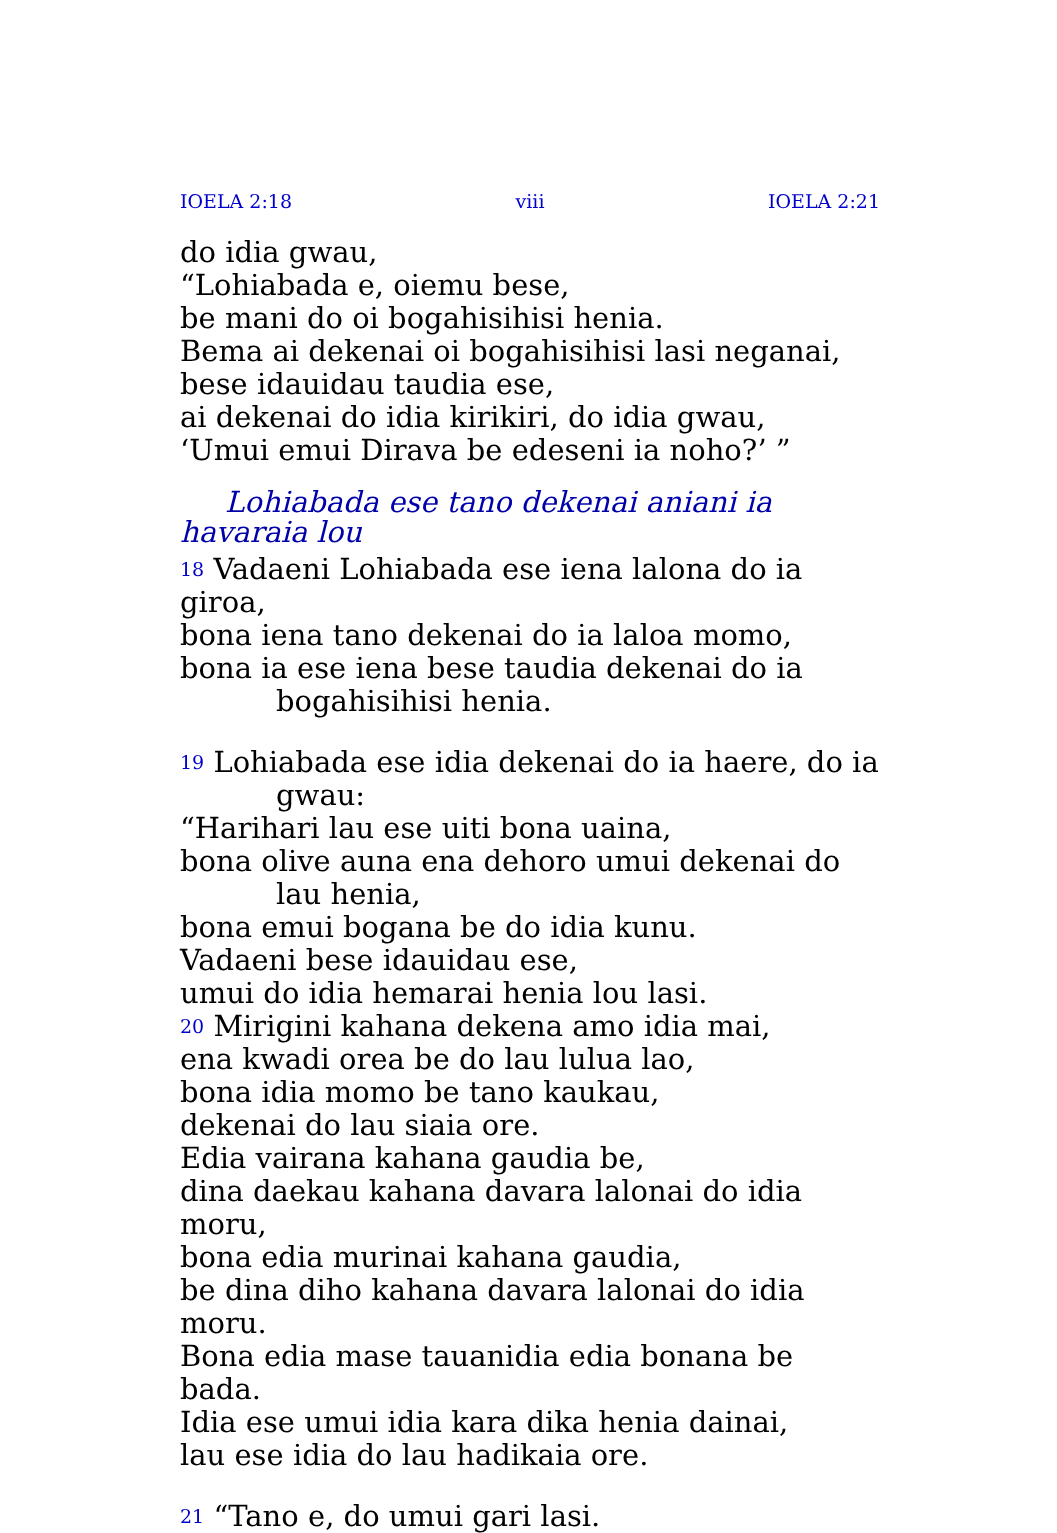IOELA 2:18 viii IOELA 2:21
do idia gwau,
“Lohiabada e, oiemu bese,
be mani do oi bogahisihisi henia.
Bema ai dekenai oi bogahisihisi lasi neganai,
bese idauidau taudia ese,
ai dekenai do idia kirikiri, do idia gwau,
‘Umui emui Dirava be edeseni ia noho?’ ”
Lohiabada ese tano dekenai aniani ia havaraia lou
<sup>18</sup> Vadaeni Lohiabada ese iena lalona do ia giroa,
bona iena tano dekenai do ia laloa momo,
bona ia ese iena bese taudia dekenai do ia bogahisihisi henia.
<sup>19</sup> Lohiabada ese idia dekenai do ia haere, do ia gwau:
“Harihari lau ese uiti bona uaina,
bona olive auna ena dehoro umui dekenai do lau henia,
bona emui bogana be do idia kunu.
Vadaeni bese idauidau ese,
umui do idia hemarai henia lou lasi.
<sup>20</sup> Mirigini kahana dekena amo idia mai,
ena kwadi orea be do lau lulua lao,
bona idia momo be tano kaukau,
dekenai do lau siaia ore.
Edia vairana kahana gaudia be,
dina daekau kahana davara lalonai do idia moru,
bona edia murinai kahana gaudia,
be dina diho kahana davara lalonai do idia moru.
Bona edia mase tauanidia edia bonana be bada.
Idia ese umui idia kara dika henia dainai,
lau ese idia do lau hadikaia ore.
<sup>21</sup> “Tano e, do umui gari lasi.